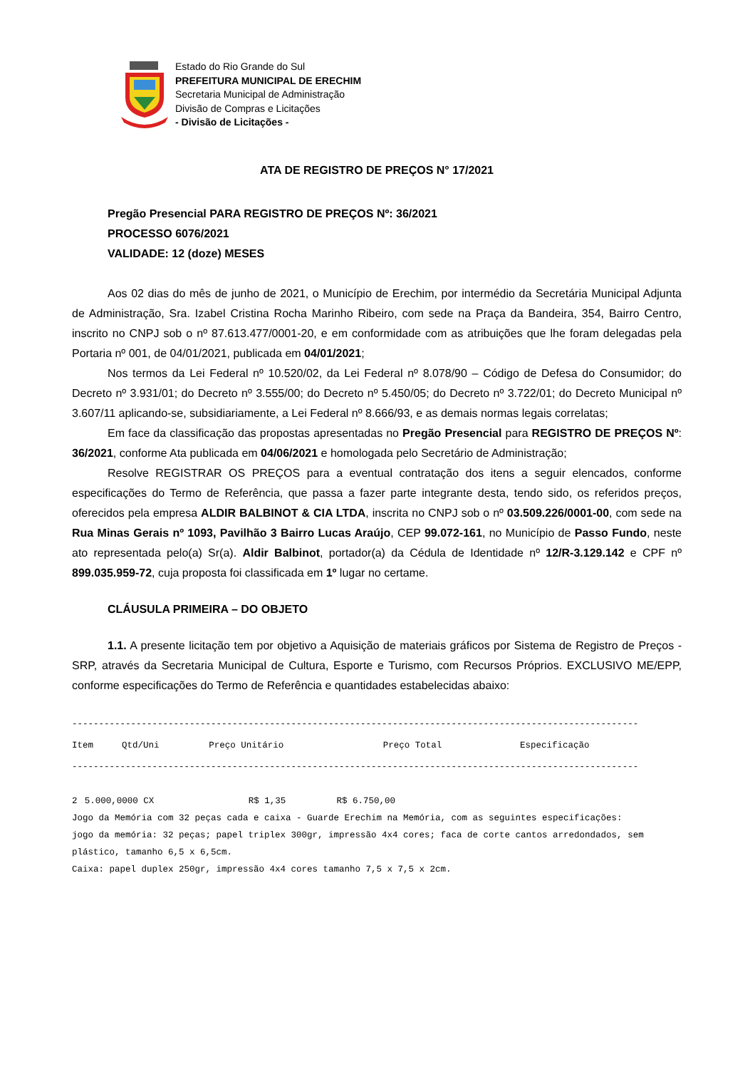Estado do Rio Grande do Sul
PREFEITURA MUNICIPAL DE ERECHIM
Secretaria Municipal de Administração
Divisão de Compras e Licitações
- Divisão de Licitações -
ATA DE REGISTRO DE PREÇOS N° 17/2021
Pregão Presencial PARA REGISTRO DE PREÇOS Nº: 36/2021
PROCESSO 6076/2021
VALIDADE: 12 (doze) MESES
Aos 02 dias do mês de junho de 2021, o Município de Erechim, por intermédio da Secretária Municipal Adjunta de Administração, Sra. Izabel Cristina Rocha Marinho Ribeiro, com sede na Praça da Bandeira, 354, Bairro Centro, inscrito no CNPJ sob o nº 87.613.477/0001-20, e em conformidade com as atribuições que lhe foram delegadas pela Portaria nº 001, de 04/01/2021, publicada em 04/01/2021;
Nos termos da Lei Federal nº 10.520/02, da Lei Federal nº 8.078/90 – Código de Defesa do Consumidor; do Decreto nº 3.931/01; do Decreto nº 3.555/00; do Decreto nº 5.450/05; do Decreto nº 3.722/01; do Decreto Municipal nº 3.607/11 aplicando-se, subsidiariamente, a Lei Federal nº 8.666/93, e as demais normas legais correlatas;
Em face da classificação das propostas apresentadas no Pregão Presencial para REGISTRO DE PREÇOS Nº: 36/2021, conforme Ata publicada em 04/06/2021 e homologada pelo Secretário de Administração;
Resolve REGISTRAR OS PREÇOS para a eventual contratação dos itens a seguir elencados, conforme especificações do Termo de Referência, que passa a fazer parte integrante desta, tendo sido, os referidos preços, oferecidos pela empresa ALDIR BALBINOT & CIA LTDA, inscrita no CNPJ sob o nº 03.509.226/0001-00, com sede na Rua Minas Gerais nº 1093, Pavilhão 3 Bairro Lucas Araújo, CEP 99.072-161, no Município de Passo Fundo, neste ato representada pelo(a) Sr(a). Aldir Balbinot, portador(a) da Cédula de Identidade nº 12/R-3.129.142 e CPF nº 899.035.959-72, cuja proposta foi classificada em 1º lugar no certame.
CLÁUSULA PRIMEIRA – DO OBJETO
1.1. A presente licitação tem por objetivo a Aquisição de materiais gráficos por Sistema de Registro de Preços - SRP, através da Secretaria Municipal de Cultura, Esporte e Turismo, com Recursos Próprios. EXCLUSIVO ME/EPP, conforme especificações do Termo de Referência e quantidades estabelecidas abaixo:
----------------------------------------------------------------------------------------------------------
| Item | Qtd/Uni | Preço Unitário | Preço Total | Especificação |
| --- | --- | --- | --- | --- |
----------------------------------------------------------------------------------------------------------
| 2 | 5.000,0000 CX | R$ 1,35 | R$ 6.750,00 | |
Jogo da Memória com 32 peças cada e caixa - Guarde Erechim na Memória, com as seguintes especificações:
jogo da memória: 32 peças; papel triplex 300gr, impressão 4x4 cores; faca de corte cantos arredondados, sem plástico, tamanho 6,5 x 6,5cm.
Caixa: papel duplex 250gr, impressão 4x4 cores tamanho 7,5 x 7,5 x 2cm.